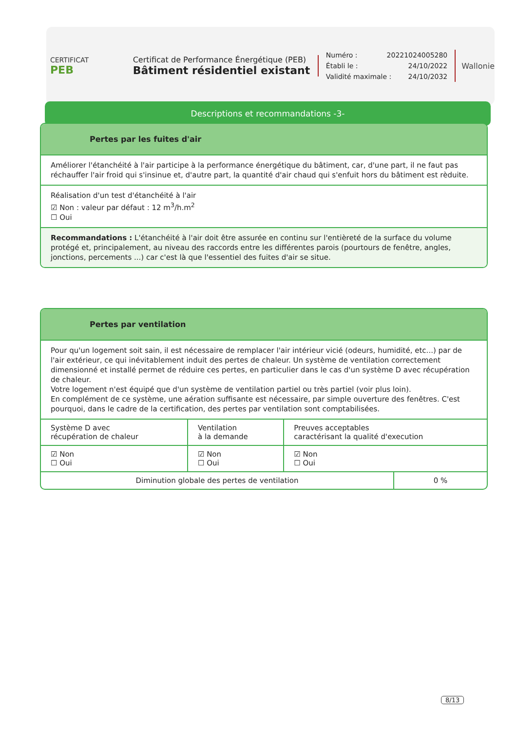CERTIFICAT
PEB
Certificat de Performance Énergétique (PEB)
Bâtiment résidentiel existant
Numéro : 20221024005280
Établi le : 24/10/2022
Validité maximale : 24/10/2032
Wallonie
Descriptions et recommandations -3-
Pertes par les fuites d'air
Améliorer l'étanchéité à l'air participe à la performance énergétique du bâtiment, car, d'une part, il ne faut pas réchauffer l'air froid qui s'insinue et, d'autre part, la quantité d'air chaud qui s'enfuit hors du bâtiment est rèduite.
Réalisation d'un test d'étanchéité à l'air
☑ Non : valeur par défaut : 12 m<sup>3</sup>/h.m<sup>2</sup>
☐ Oui
Recommandations : L'étanchéité à l'air doit être assurée en continu sur l'entièreté de la surface du volume protégé et, principalement, au niveau des raccords entre les différentes parois (pourtours de fenêtre, angles, jonctions, percements ...) car c'est là que l'essentiel des fuites d'air se situe.
Pertes par ventilation
Pour qu'un logement soit sain, il est nécessaire de remplacer l'air intérieur vicié (odeurs, humidité, etc...) par de l'air extérieur, ce qui inévitablement induit des pertes de chaleur. Un système de ventilation correctement dimensionné et installé permet de réduire ces pertes, en particulier dans le cas d'un système D avec récupération de chaleur.
Votre logement n'est équipé que d'un système de ventilation partiel ou très partiel (voir plus loin).
En complément de ce système, une aération suffisante est nécessaire, par simple ouverture des fenêtres. C'est pourquoi, dans le cadre de la certification, des pertes par ventilation sont comptabilisées.
| Système D avec récupération de chaleur | Ventilation à la demande | Preuves acceptables caractérisant la qualité d'execution |
| ☑ Non ☐ Oui | ☑ Non ☐ Oui | ☑ Non ☐ Oui |
| Diminution globale des pertes de ventilation | 0 % |
8/13